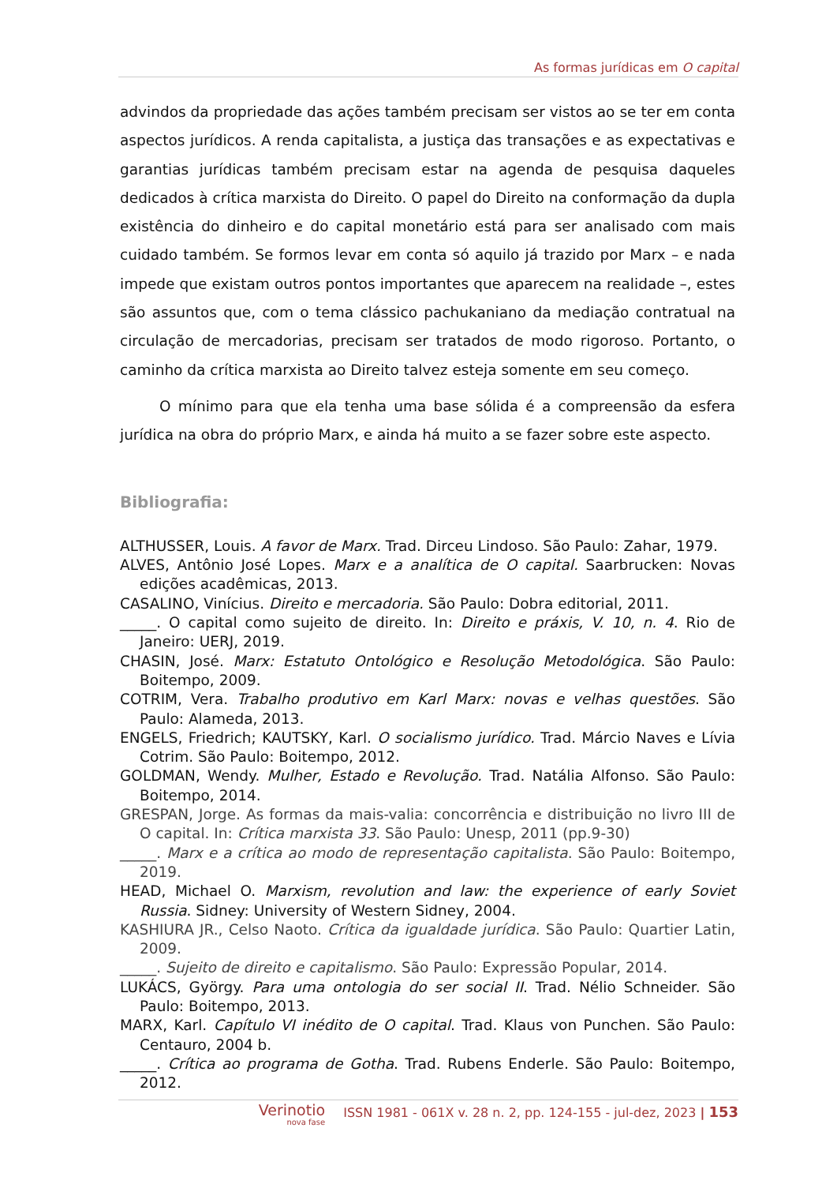As formas jurídicas em O capital
advindos da propriedade das ações também precisam ser vistos ao se ter em conta aspectos jurídicos. A renda capitalista, a justiça das transações e as expectativas e garantias jurídicas também precisam estar na agenda de pesquisa daqueles dedicados à crítica marxista do Direito. O papel do Direito na conformação da dupla existência do dinheiro e do capital monetário está para ser analisado com mais cuidado também. Se formos levar em conta só aquilo já trazido por Marx – e nada impede que existam outros pontos importantes que aparecem na realidade –, estes são assuntos que, com o tema clássico pachukaniano da mediação contratual na circulação de mercadorias, precisam ser tratados de modo rigoroso. Portanto, o caminho da crítica marxista ao Direito talvez esteja somente em seu começo.
O mínimo para que ela tenha uma base sólida é a compreensão da esfera jurídica na obra do próprio Marx, e ainda há muito a se fazer sobre este aspecto.
Bibliografia:
ALTHUSSER, Louis. A favor de Marx. Trad. Dirceu Lindoso. São Paulo: Zahar, 1979.
ALVES, Antônio José Lopes. Marx e a analítica de O capital. Saarbrucken: Novas edições acadêmicas, 2013.
CASALINO, Vinícius. Direito e mercadoria. São Paulo: Dobra editorial, 2011.
_____. O capital como sujeito de direito. In: Direito e práxis, V. 10, n. 4. Rio de Janeiro: UERJ, 2019.
CHASIN, José. Marx: Estatuto Ontológico e Resolução Metodológica. São Paulo: Boitempo, 2009.
COTRIM, Vera. Trabalho produtivo em Karl Marx: novas e velhas questões. São Paulo: Alameda, 2013.
ENGELS, Friedrich; KAUTSKY, Karl. O socialismo jurídico. Trad. Márcio Naves e Lívia Cotrim. São Paulo: Boitempo, 2012.
GOLDMAN, Wendy. Mulher, Estado e Revolução. Trad. Natália Alfonso. São Paulo: Boitempo, 2014.
GRESPAN, Jorge. As formas da mais-valia: concorrência e distribuição no livro III de O capital. In: Crítica marxista 33. São Paulo: Unesp, 2011 (pp.9-30)
_____. Marx e a crítica ao modo de representação capitalista. São Paulo: Boitempo, 2019.
HEAD, Michael O. Marxism, revolution and law: the experience of early Soviet Russia. Sidney: University of Western Sidney, 2004.
KASHIURA JR., Celso Naoto. Crítica da igualdade jurídica. São Paulo: Quartier Latin, 2009.
_____. Sujeito de direito e capitalismo. São Paulo: Expressão Popular, 2014.
LUKÁCS, György. Para uma ontologia do ser social II. Trad. Nélio Schneider. São Paulo: Boitempo, 2013.
MARX, Karl. Capítulo VI inédito de O capital. Trad. Klaus von Punchen. São Paulo: Centauro, 2004 b.
_____. Crítica ao programa de Gotha. Trad. Rubens Enderle. São Paulo: Boitempo, 2012.
Verinotio nova fase ISSN 1981 - 061X v. 28 n. 2, pp. 124-155 - jul-dez, 2023 | 153